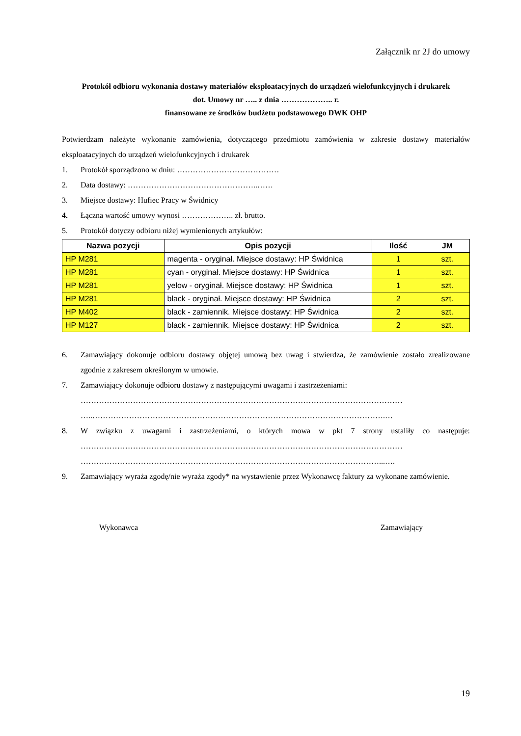Załącznik nr 2J do umowy
Protokół odbioru wykonania dostawy materiałów eksploatacyjnych do urządzeń wielofunkcyjnych i drukarek
dot. Umowy nr ….. z dnia ……………….. r.
finansowane ze środków budżetu podstawowego DWK OHP
Potwierdzam należyte wykonanie zamówienia, dotyczącego przedmiotu zamówienia w zakresie dostawy materiałów eksploatacyjnych do urządzeń wielofunkcyjnych i drukarek
1. Protokół sporządzono w dniu: …………………………………
2. Data dostawy: …………………………………………..……
3. Miejsce dostawy: Hufiec Pracy w Świdnicy
4. Łączna wartość umowy wynosi ……………….. zł. brutto.
5. Protokół dotyczy odbioru niżej wymienionych artykułów:
| Nazwa pozycji | Opis pozycji | Ilość | JM |
| --- | --- | --- | --- |
| HP M281 | magenta - oryginał. Miejsce dostawy: HP Świdnica | 1 | szt. |
| HP M281 | cyan - oryginał. Miejsce dostawy: HP Świdnica | 1 | szt. |
| HP M281 | yelow - oryginał. Miejsce dostawy: HP Świdnica | 1 | szt. |
| HP M281 | black - oryginał. Miejsce dostawy: HP Świdnica | 2 | szt. |
| HP M402 | black - zamiennik. Miejsce dostawy: HP Świdnica | 2 | szt. |
| HP M127 | black - zamiennik. Miejsce dostawy: HP Świdnica | 2 | szt. |
6. Zamawiający dokonuje odbioru dostawy objętej umową bez uwag i stwierdza, że zamówienie zostało zrealizowane zgodnie z zakresem określonym w umowie.
7. Zamawiający dokonuje odbioru dostawy z następującymi uwagami i zastrzeżeniami:
……………………………………………………………………………………………………………
…..………………………………………………………………………………………………….…
8. W związku z uwagami i zastrzeżeniami, o których mowa w pkt 7 strony ustaliły co następuje: ……………………………………………………………………………………………………………
……………………………………………………………………………………………………...….
9. Zamawiający wyraża zgodę/nie wyraża zgody* na wystawienie przez Wykonawcę faktury za wykonane zamówienie.
Wykonawca Zamawiający
19